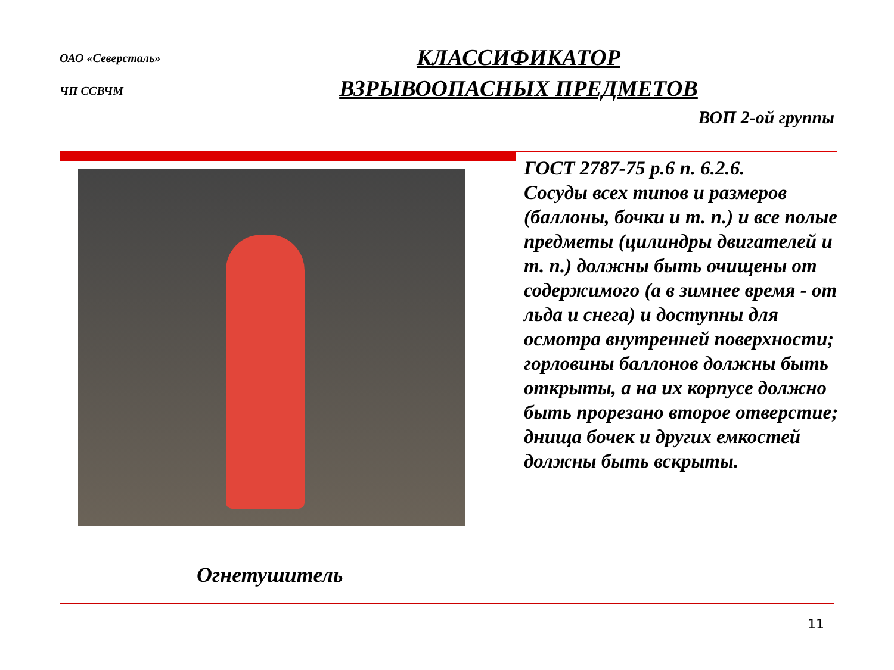ОАО «Северсталь»
ЧП ССВЧМ
КЛАССИФИКАТОР
ВЗРЫВООПАСНЫХ ПРЕДМЕТОВ
ВОП 2-ой группы
ГОСТ 2787-75 р.6 п. 6.2.6.
Сосуды всех типов и размеров (баллоны, бочки и т. п.) и все полые предметы (цилиндры двигателей и т. п.) должны быть очищены от содержимого (а в зимнее время - от льда и снега) и доступны для осмотра внутренней поверхности; горловины баллонов должны быть открыты, а на их корпусе должно быть прорезано второе отверстие; днища бочек и других емкостей должны быть вскрыты.
Огнетушитель
11